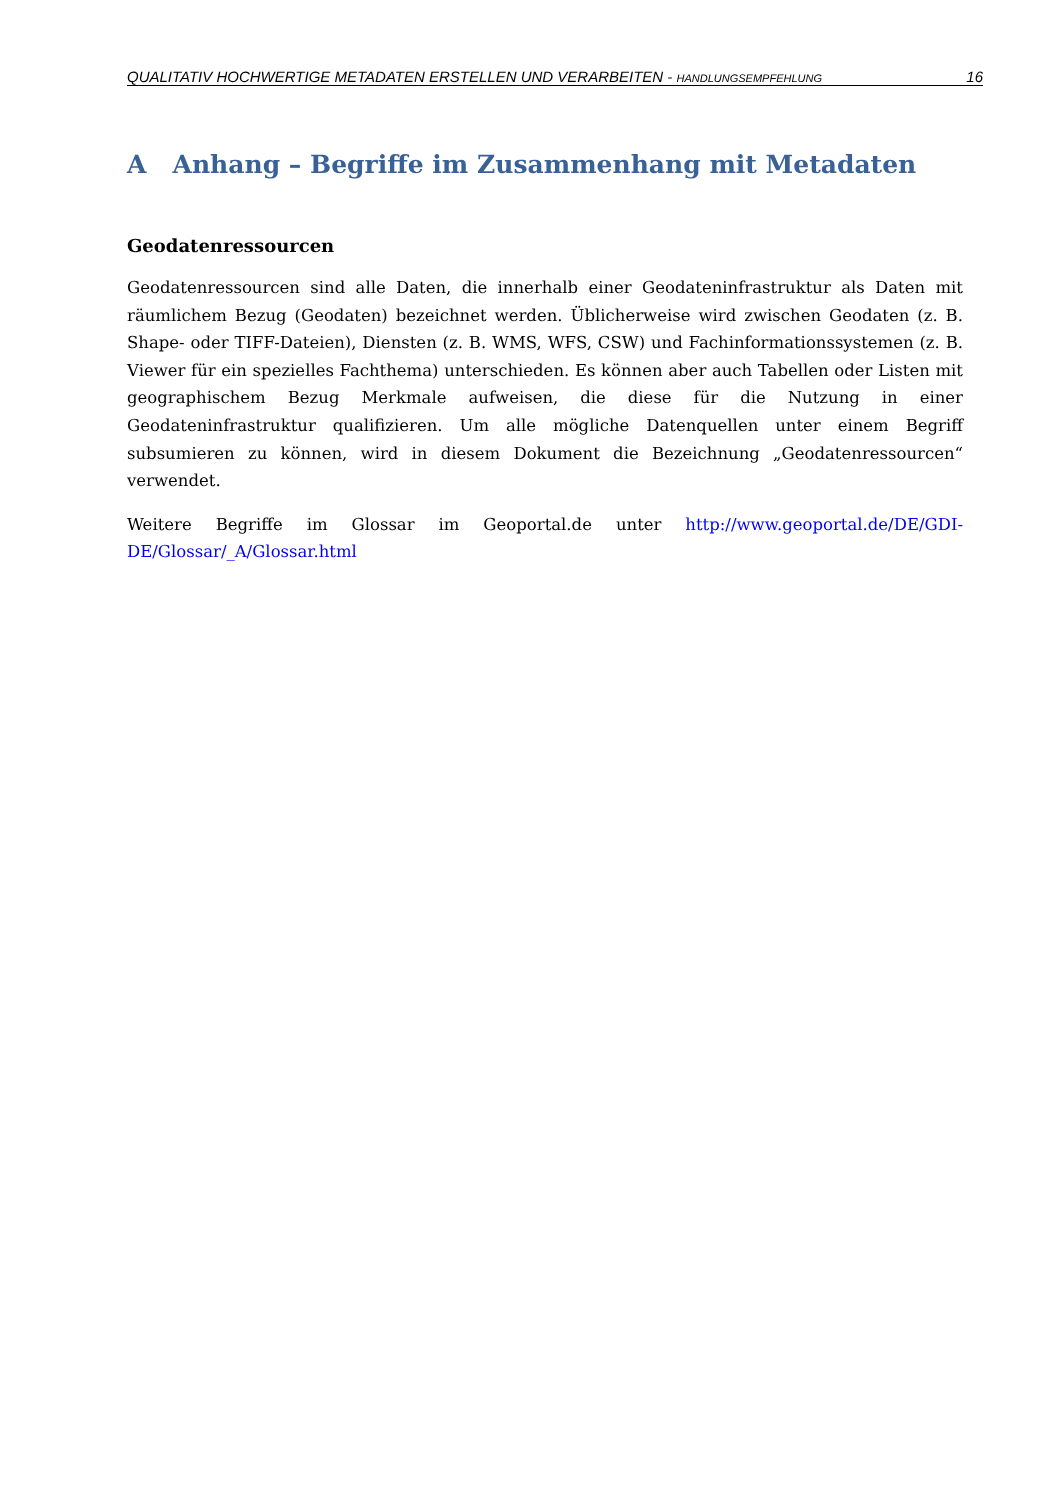QUALITATIV HOCHWERTIGE METADATEN ERSTELLEN UND VERARBEITEN - HANDLUNGSEMPFEHLUNG 16
A Anhang – Begriffe im Zusammenhang mit Metadaten
Geodatenressourcen
Geodatenressourcen sind alle Daten, die innerhalb einer Geodateninfrastruktur als Daten mit räumlichem Bezug (Geodaten) bezeichnet werden. Üblicherweise wird zwischen Geodaten (z. B. Shape- oder TIFF-Dateien), Diensten (z. B. WMS, WFS, CSW) und Fachinformationssystemen (z. B. Viewer für ein spezielles Fachthema) unterschieden. Es können aber auch Tabellen oder Listen mit geographischem Bezug Merkmale aufweisen, die diese für die Nutzung in einer Geodateninfrastruktur qualifizieren. Um alle mögliche Datenquellen unter einem Begriff subsumieren zu können, wird in diesem Dokument die Bezeichnung „Geodatenressourcen“ verwendet.
Weitere Begriffe im Glossar im Geoportal.de unter http://www.geoportal.de/DE/GDI-DE/Glossar/_A/Glossar.html